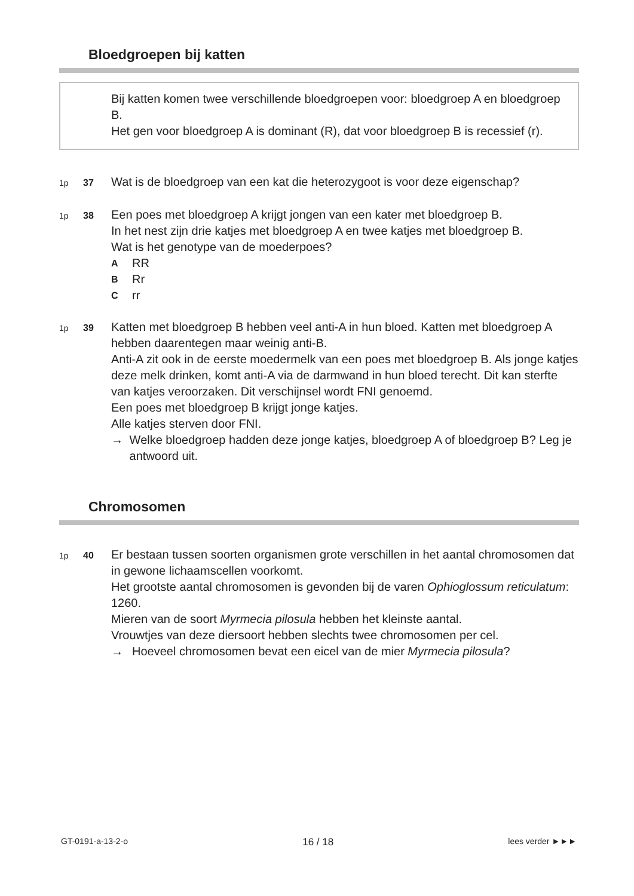Bloedgroepen bij katten
Bij katten komen twee verschillende bloedgroepen voor: bloedgroep A en bloedgroep B.
Het gen voor bloedgroep A is dominant (R), dat voor bloedgroep B is recessief (r).
1p 37
Wat is de bloedgroep van een kat die heterozygoot is voor deze eigenschap?
1p 38
Een poes met bloedgroep A krijgt jongen van een kater met bloedgroep B.
In het nest zijn drie katjes met bloedgroep A en twee katjes met bloedgroep B.
Wat is het genotype van de moederpoes?
A RR
B Rr
Crr
1p 39
Katten met bloedgroep B hebben veel anti-A in hun bloed. Katten met bloedgroep A hebben daarentegen maar weinig anti-B.
Anti-A zit ook in de eerste moedermelk van een poes met bloedgroep B. Als jonge katjes deze melk drinken, komt anti-A via de darmwand in hun bloed terecht. Dit kan sterfte van katjes veroorzaken. Dit verschijnsel wordt FNI genoemd.
Een poes met bloedgroep B krijgt jonge katjes.
Alle katjes sterven door FNI.
→ Welke bloedgroep hadden deze jonge katjes, bloedgroep A of bloedgroep B? Leg je antwoord uit.
Chromosomen
1p 40
Er bestaan tussen soorten organismen grote verschillen in het aantal chromosomen dat in gewone lichaamscellen voorkomt.
Het grootste aantal chromosomen is gevonden bij de varen Ophioglossum reticulatum: 1260.
Mieren van de soort Myrmecia pilosula hebben het kleinste aantal.
Vrouwtjes van deze diersoort hebben slechts twee chromosomen per cel.
→ Hoeveel chromosomen bevat een eicel van de mier Myrmecia pilosula?
GT-0191-a-13-2-o 16 / 18 lees verder ►►►